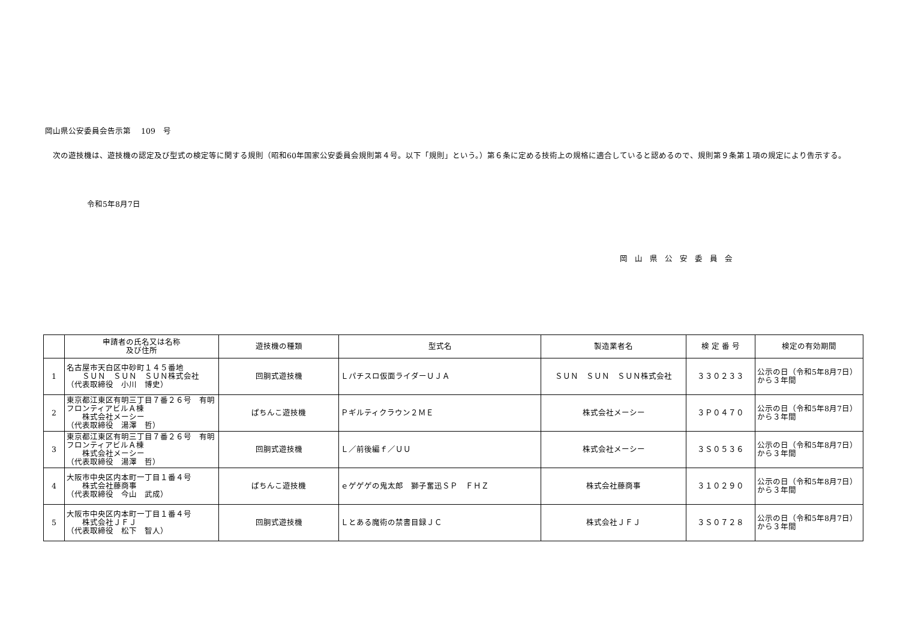岡山県公安委員会告示第　 109　号
　次の遊技機は、遊技機の認定及び型式の検定等に関する規則（昭和60年国家公安委員会規則第４号。以下「規則」という。）第６条に定める技術上の規格に適合していると認めるので、規則第９条第１項の規定により告示する。
令和5年8月7日
岡山県公安委員会
| | 申請者の氏名又は名称 及び住所 | 遊技機の種類 | 型式名 | 製造業者名 | 検 定 番 号 | 検定の有効期間 |
| --- | --- | --- | --- | --- | --- | --- |
| 1 | 名古屋市天白区中砂町１４５番地 ＳＵＮ ＳＵＮ ＳＵＮ株式会社 （代表取締役 小川 博史） | 回胴式遊技機 | Ｌパチスロ仮面ライダーＵＪＡ | ＳＵＮ ＳＵＮ ＳＵＮ株式会社 | ３３０２３３ | 公示の日（令和5年8月7日） から３年間 |
| 2 | 東京都江東区有明三丁目７番２６号 有明フロンティアビルＡ棟 株式会社メーシー （代表取締役 湯澤 哲） | ぱちんこ遊技機 | Ｐギルティクラウン２ＭＥ | 株式会社メーシー | ３Ｐ０４７０ | 公示の日（令和5年8月7日） から３年間 |
| 3 | 東京都江東区有明三丁目７番２６号 有明フロンティアビルＡ棟 株式会社メーシー （代表取締役 湯澤 哲） | 回胴式遊技機 | Ｌ／前後編ｆ／ＵＵ | 株式会社メーシー | ３Ｓ０５３６ | 公示の日（令和5年8月7日） から３年間 |
| 4 | 大阪市中央区内本町一丁目１番４号 株式会社藤商事 （代表取締役 今山 武成） | ぱちんこ遊技機 | ｅゲゲゲの鬼太郎 獅子奮迅ＳＰ ＦＨＺ | 株式会社藤商事 | ３１０２９０ | 公示の日（令和5年8月7日） から３年間 |
| 5 | 大阪市中央区内本町一丁目１番４号 株式会社ＪＦＪ （代表取締役 松下 智人） | 回胴式遊技機 | Ｌとある魔術の禁書目録ＪＣ | 株式会社ＪＦＪ | ３Ｓ０７２８ | 公示の日（令和5年8月7日） から３年間 |